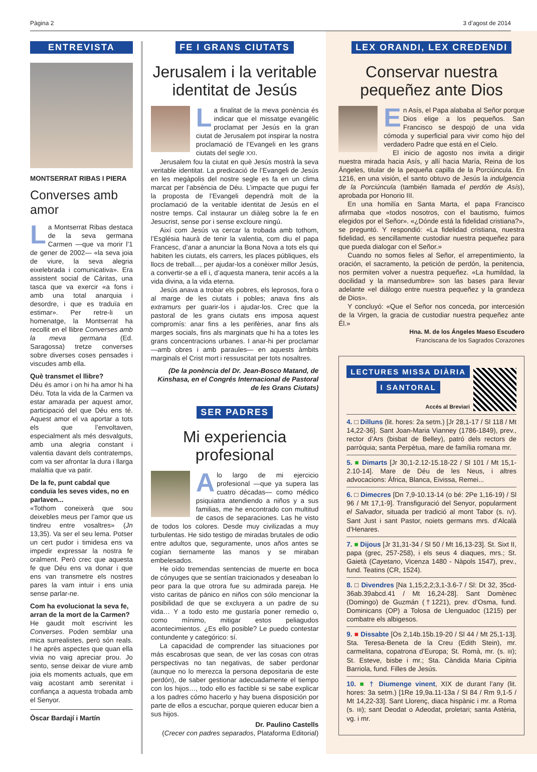Pàgina 2 3 d’agost de 2014
ENTREVISTA
MONTSERRAT RIBAS I PIERA
Converses amb amor
La Montserrat Ribas destaca de la seva germana Carmen —que va morir l’1 de gener de 2002— «la seva joia de viure, la seva alegria eixelebrada i comunicativa». Era assistent social de Càritas, una tasca que va exercir «a fons i amb una total anarquia i desordre, i que es traduïa en estimar». Per retre-li un homenatge, la Montserrat ha recollit en el llibre Converses amb la meva germana (Ed. Saragossa) tretze converses sobre diverses coses pensades i viscudes amb ella.
Què transmet el llibre?
Déu és amor i on hi ha amor hi ha Déu. Tota la vida de la Carmen va estar amarada per aquest amor, participació del que Déu ens té. Aquest amor el va aportar a tots els que l’envoltaven, especialment als més desvalguts, amb una alegria constant i valentia davant dels contratemps, com va ser afrontar la dura i llarga malaltia que va patir.
De la fe, punt cabdal que conduïa les seves vides, no en parlaven...
«Tothom coneixerà que sou deixebles meus per l’amor que us tindreu entre vosaltres» (Jn 13,35). Va ser el seu lema. Potser un cert pudor i timidesa ens va impedir expressar la nostra fe oralment. Però crec que aquesta fe que Déu ens va donar i que ens van transmetre els nostres pares la vam intuir i ens unia sense parlar-ne.
Com ha evolucionat la seva fe, arran de la mort de la Carmen?
He gaudit molt escrivint les Converses. Poden semblar una mica surrealistes, però són reals. I he après aspectes que quan ella vivia no vaig apreciar prou. Jo sento, sense deixar de viure amb joia els moments actuals, que em vaig acostant amb serenitat i confiança a aquesta trobada amb el Senyor.
Òscar Bardají i Martín
FE I GRANS CIUTATS
Jerusalem i la veritable identitat de Jesús
La finalitat de la meva ponència és indicar que el missatge evangèlic proclamat per Jesús en la gran ciutat de Jerusalem pot inspirar la nostra proclamació de l’Evangeli en les grans ciutats del segle XXI.
Jerusalem fou la ciutat en què Jesús mostrà la seva veritable identitat. La predicació de l’Evangeli de Jesús en les megàpolis del nostre segle es fa en un clima marcat per l’absència de Déu. L’impacte que pugui fer la proposta de l’Evangeli dependrà molt de la proclamació de la veritable identitat de Jesús en el nostre temps. Cal instaurar un diàleg sobre la fe en Jesucrist, sense por i sense excloure ningú.
Així com Jesús va cercar la trobada amb tothom, l’Església haurà de tenir la valentia, com diu el papa Francesc, d’anar a anunciar la Bona Nova a tots els qui habiten les ciutats, els carrers, les places públiques, els llocs de treball..., per ajudar-los a conèixer millor Jesús, a convertir-se a ell i, d’aquesta manera, tenir accés a la vida divina, a la vida eterna.
Jesús anava a trobar els pobres, els leprosos, fora o al marge de les ciutats i pobles; anava fins als extramurs per guarir-los i ajudar-los. Crec que la pastoral de les grans ciutats ens imposa aquest compromís: anar fins a les perifèries, anar fins als marges socials, fins als marginats que hi ha a totes les grans concentracions urbanes. I anar-hi per proclamar —amb obres i amb paraules— en aquests àmbits marginals el Crist mort i ressuscitat per tots nosaltres.
(De la ponència del Dr. Jean-Bosco Matand, de Kinshasa, en el Congrés Internacional de Pastoral de les Grans Ciutats)
SER PADRES
Mi experiencia profesional
Alo largo de mi ejercicio profesional —que ya supera las cuatro décadas— como médico psiquiatra atendiendo a niños y a sus familias, me he encontrado con multitud de casos de separaciones. Las he visto de todos los colores. Desde muy civilizadas a muy turbulentas. He sido testigo de miradas brutales de odio entre adultos que, seguramente, unos años antes se cogían tiernamente las manos y se miraban embelesados.
He oído tremendas sentencias de muerte en boca de cónyuges que se sentían traicionados y deseaban lo peor para la que otrora fue su admirada pareja. He visto caritas de pánico en niños con sólo mencionar la posibilidad de que se excluyera a un padre de su vida… Y a todo esto me gustaría poner remedio o, como mínimo, mitigar estos peliagudos acontecimientos. ¿Es ello posible? Le puedo contestar contundente y categórico: sí.
La capacidad de comprender las situaciones por más escabrosas que sean, de ver las cosas con otras perspectivas no tan negativas, de saber perdonar (aunque no lo merezca la persona depositaria de este perdón), de saber gestionar adecuadamente el tiempo con los hijos…, todo ello es factible si se sabe explicar a los padres cómo hacerlo y hay buena disposición por parte de ellos a escuchar, porque quieren educar bien a sus hijos.
Dr. Paulino Castells
(Crecer con padres separados, Plataforma Editorial)
LEX ORANDI, LEX CREDENDI
Conservar nuestra pequeñez ante Dios
En Asís, el Papa alababa al Señor porque Dios elige a los pequeños. San Francisco se despojó de una vida cómoda y superficial para vivir como hijo del verdadero Padre que está en el Cielo.
El inicio de agosto nos invita a dirigir nuestra mirada hacia Asís, y allí hacia María, Reina de los Ángeles, titular de la pequeña capilla de la Porciúncula. En 1216, en una visión, el santo obtuvo de Jesús la indulgencia de la Porciúncula (también llamada el perdón de Asís), aprobada por Honorio III.
En una homilía en Santa Marta, el papa Francisco afirmaba que «todos nosotros, con el bautismo, fuimos elegidos por el Señor». «¿Dónde está la fidelidad cristiana?», se preguntó. Y respondió: «La fidelidad cristiana, nuestra fidelidad, es sencillamente custodiar nuestra pequeñez para que pueda dialogar con el Señor.»
Cuando no somos fieles al Señor, el arrepentimiento, la oración, el sacramento, la petición de perdón, la penitencia, nos permiten volver a nuestra pequeñez. «La humildad, la docilidad y la mansedumbre» son las bases para llevar adelante «el diálogo entre nuestra pequeñez y la grandeza de Dios».
Y concluyó: «Que el Señor nos conceda, por intercesión de la Virgen, la gracia de custodiar nuestra pequeñez ante Él.»
Hna. M. de los Ángeles Maeso Escudero
Franciscana de los Sagrados Corazones
LECTURES MISSA DIÀRIA
I SANTORAL
Accés al Breviari
4. □ Dilluns (lit. hores: 2a setm.) [Jr 28,1-17 / Sl 118 / Mt 14,22-36]. Sant Joan-Maria Vianney (1786-1849), prev., rector d’Ars (bisbat de Belley), patró dels rectors de parròquia; santa Perpètua, mare de família romana mr.
5. ■ Dimarts [Jr 30,1-2.12-15.18-22 / Sl 101 / Mt 15,1-2.10-14]. Mare de Déu de les Neus, i altres advocacions: Àfrica, Blanca, Eivissa, Remei...
6. □ Dimecres [Dn 7,9-10.13-14 (o bé: 2Pe 1,16-19) / Sl 96 / Mt 17,1-9]. Transfiguració del Senyor, popularment el Salvador, situada per tradició al mont Tabor (s. IV). Sant Just i sant Pastor, noiets germans mrs. d’Alcalà d’Henares.
7. ■ Dijous [Jr 31,31-34 / Sl 50 / Mt 16,13-23]. St. Sixt II, papa (grec, 257-258), i els seus 4 diaques, mrs.; St. Gaietà (Cayetano, Vicenza 1480 - Nàpols 1547), prev., fund. Teatins (CR, 1524).
8. □ Divendres [Na 1,15;2,2;3,1-3.6-7 / Sl: Dt 32, 35cd-36ab.39abcd.41 / Mt 16,24-28]. Sant Domènec (Domingo) de Guzmán (†1221), prev. d’Osma, fund. Dominicans (OP) a Tolosa de Llenguadoc (1215) per combatre els albigesos.
9. ■ Dissabte [Os 2,14b.15b.19-20 / Sl 44 / Mt 25,1-13]. Sta. Teresa-Beneta de la Creu (Edith Stein), mr. carmelitana, copatrona d’Europa; St. Romà, mr. (s. III); St. Esteve, bisbe i mr.; Sta. Càndida Maria Cipitria Barriola, fund. Filles de Jesús.
10. ■ † Diumenge vinent, XIX de durant l’any (lit. hores: 3a setm.) [1Re 19,9a.11-13a / Sl 84 / Rm 9,1-5 / Mt 14,22-33]. Sant Llorenç, diaca hispànic i mr. a Roma (s. III); sant Deodat o Adeodat, proletari; santa Astèria, vg. i mr.